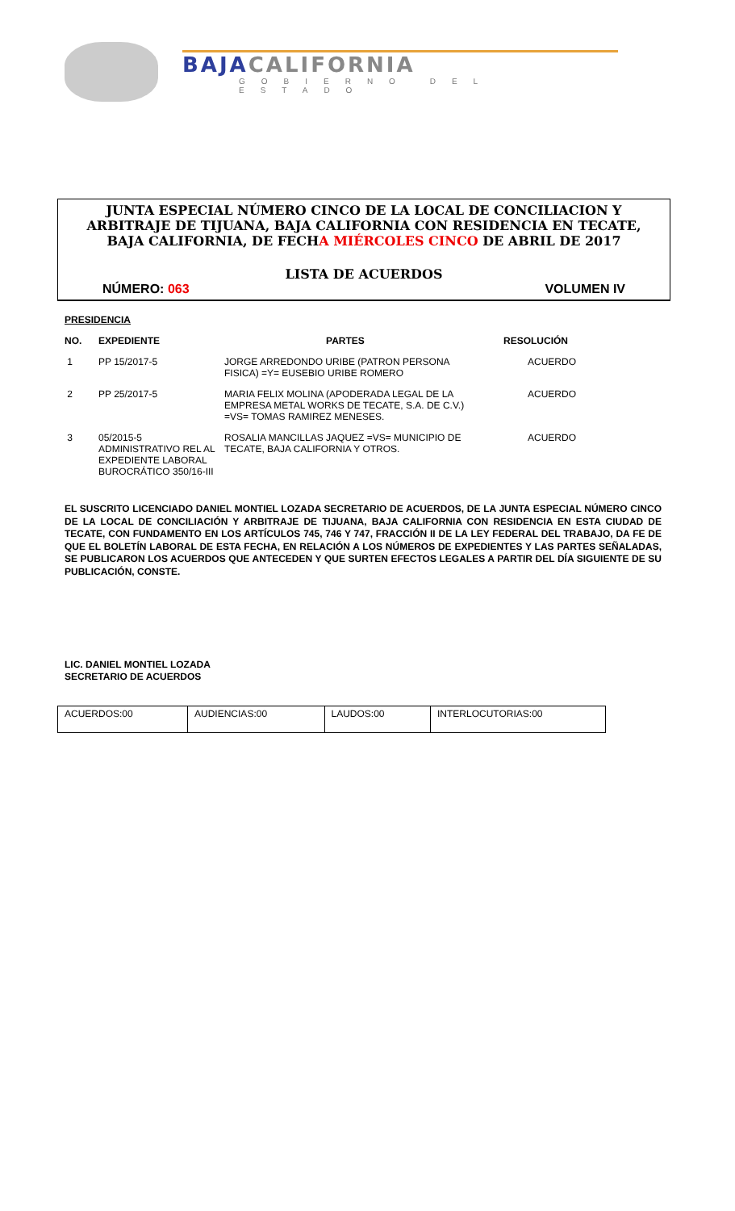BAJACALIFORNIA
GOBIERNO DEL ESTADO
JUNTA ESPECIAL NÚMERO CINCO DE LA LOCAL DE CONCILIACION Y ARBITRAJE DE TIJUANA, BAJA CALIFORNIA CON RESIDENCIA EN TECATE, BAJA CALIFORNIA, DE FECHA MIÉRCOLES CINCO DE ABRIL DE 2017
LISTA DE ACUERDOS
NÚMERO: 063 VOLUMEN IV
PRESIDENCIA
| NO. | EXPEDIENTE | PARTES | RESOLUCIÓN |
| --- | --- | --- | --- |
| 1 | PP 15/2017-5 | JORGE ARREDONDO URIBE (PATRON PERSONA FISICA) =Y= EUSEBIO URIBE ROMERO | ACUERDO |
| 2 | PP 25/2017-5 | MARIA FELIX MOLINA (APODERADA LEGAL DE LA EMPRESA METAL WORKS DE TECATE, S.A. DE C.V.) =VS= TOMAS RAMIREZ MENESES. | ACUERDO |
| 3 | 05/2015-5 ADMINISTRATIVO REL AL EXPEDIENTE LABORAL BUROCRÁTICO 350/16-III | ROSALIA MANCILLAS JAQUEZ =VS= MUNICIPIO DE TECATE, BAJA CALIFORNIA Y OTROS. | ACUERDO |
EL SUSCRITO LICENCIADO DANIEL MONTIEL LOZADA SECRETARIO DE ACUERDOS, DE LA JUNTA ESPECIAL NÚMERO CINCO DE LA LOCAL DE CONCILIACIÓN Y ARBITRAJE DE TIJUANA, BAJA CALIFORNIA CON RESIDENCIA EN ESTA CIUDAD DE TECATE, CON FUNDAMENTO EN LOS ARTÍCULOS 745, 746 Y 747, FRACCIÓN II DE LA LEY FEDERAL DEL TRABAJO, DA FE DE QUE EL BOLETÍN LABORAL DE ESTA FECHA, EN RELACIÓN A LOS NÚMEROS DE EXPEDIENTES Y LAS PARTES SEÑALADAS, SE PUBLICARON LOS ACUERDOS QUE ANTECEDEN Y QUE SURTEN EFECTOS LEGALES A PARTIR DEL DÍA SIGUIENTE DE SU PUBLICACIÓN, CONSTE.
LIC. DANIEL MONTIEL LOZADA
SECRETARIO DE ACUERDOS
| ACUERDOS:00 | AUDIENCIAS:00 | LAUDOS:00 | INTERLOCUTORIAS:00 |